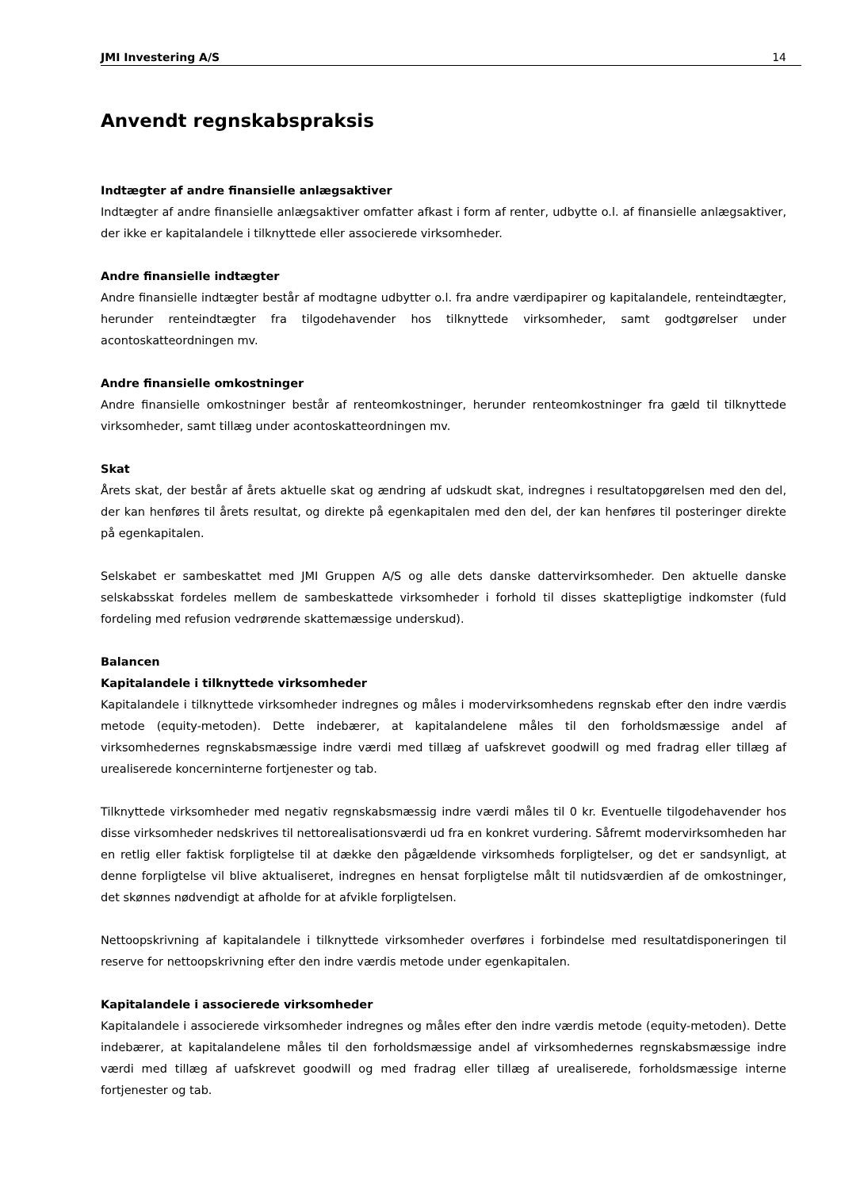JMI Investering A/S 14
Anvendt regnskabspraksis
Indtægter af andre finansielle anlægsaktiver
Indtægter af andre finansielle anlægsaktiver omfatter afkast i form af renter, udbytte o.l. af finansielle anlægsaktiver, der ikke er kapitalandele i tilknyttede eller associerede virksomheder.
Andre finansielle indtægter
Andre finansielle indtægter består af modtagne udbytter o.l. fra andre værdipapirer og kapitalandele, renteindtægter, herunder renteindtægter fra tilgodehavender hos tilknyttede virksomheder, samt godtgørelser under acontoskatteordningen mv.
Andre finansielle omkostninger
Andre finansielle omkostninger består af renteomkostninger, herunder renteomkostninger fra gæld til tilknyttede virksomheder, samt tillæg under acontoskatteordningen mv.
Skat
Årets skat, der består af årets aktuelle skat og ændring af udskudt skat, indregnes i resultatopgørelsen med den del, der kan henføres til årets resultat, og direkte på egenkapitalen med den del, der kan henføres til posteringer direkte på egenkapitalen.
Selskabet er sambeskattet med JMI Gruppen A/S og alle dets danske dattervirksomheder. Den aktuelle danske selskabsskat fordeles mellem de sambeskattede virksomheder i forhold til disses skattepligtige indkomster (fuld fordeling med refusion vedrørende skattemæssige underskud).
Balancen
Kapitalandele i tilknyttede virksomheder
Kapitalandele i tilknyttede virksomheder indregnes og måles i modervirksomhedens regnskab efter den indre værdis metode (equity-metoden). Dette indebærer, at kapitalandelene måles til den forholdsmæssige andel af virksomhedernes regnskabsmæssige indre værdi med tillæg af uafskrevet goodwill og med fradrag eller tillæg af urealiserede koncerninterne fortjenester og tab.
Tilknyttede virksomheder med negativ regnskabsmæssig indre værdi måles til 0 kr. Eventuelle tilgodehavender hos disse virksomheder nedskrives til nettorealisationsværdi ud fra en konkret vurdering. Såfremt modervirksomheden har en retlig eller faktisk forpligtelse til at dække den pågældende virksomheds forpligtelser, og det er sandsynligt, at denne forpligtelse vil blive aktualiseret, indregnes en hensat forpligtelse målt til nutidsværdien af de omkostninger, det skønnes nødvendigt at afholde for at afvikle forpligtelsen.
Nettoopskrivning af kapitalandele i tilknyttede virksomheder overføres i forbindelse med resultatdisponeringen til reserve for nettoopskrivning efter den indre værdis metode under egenkapitalen.
Kapitalandele i associerede virksomheder
Kapitalandele i associerede virksomheder indregnes og måles efter den indre værdis metode (equity-metoden). Dette indebærer, at kapitalandelene måles til den forholdsmæssige andel af virksomhedernes regnskabsmæssige indre værdi med tillæg af uafskrevet goodwill og med fradrag eller tillæg af urealiserede, forholdsmæssige interne fortjenester og tab.